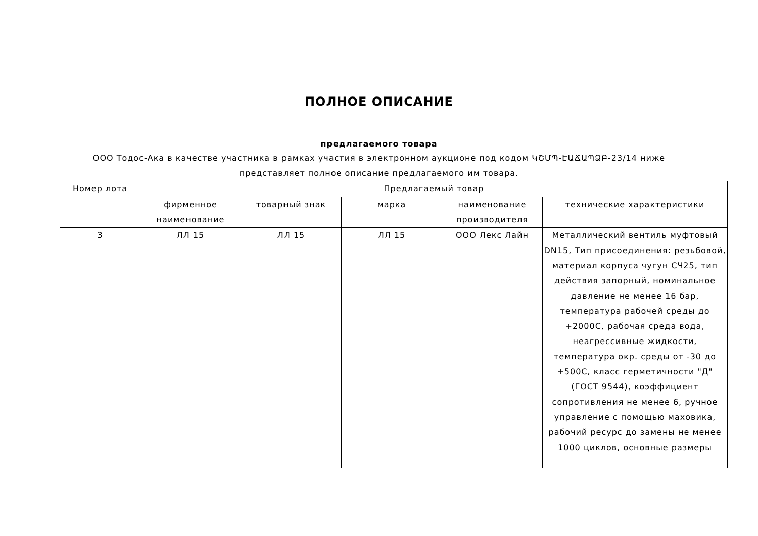ПОЛНОЕ ОПИСАНИЕ
предлагаемого товара
ООО Тодос-Ака в качестве участника в рамках участия в электронном аукционе под кодом ԿՇՄՊ-ԷԱՃԱՊՁԲ-23/14 ниже представляет полное описание предлагаемого им товара.
| Номер лота | Предлагаемый товар | | | | |
| --- | --- | --- | --- | --- | --- |
| | фирменное наименование | товарный знак | марка | наименование производителя | технические характеристики |
| 3 | ЛЛ 15 | ЛЛ 15 | ЛЛ 15 | ООО Лекс Лайн | Металлический вентиль муфтовый DN15, Тип присоединения: резьбовой, материал корпуса чугун СЧ25, тип действия запорный, номинальное давление не менее 16 бар, температура рабочей среды до +2000С, рабочая среда вода, неагрессивные жидкости, температура окр. среды от -30 до +500С, класс герметичности "Д" (ГОСТ 9544), коэффициент сопротивления не менее 6, ручное управление с помощью маховика, рабочий ресурс до замены не менее 1000 циклов, основные размеры |